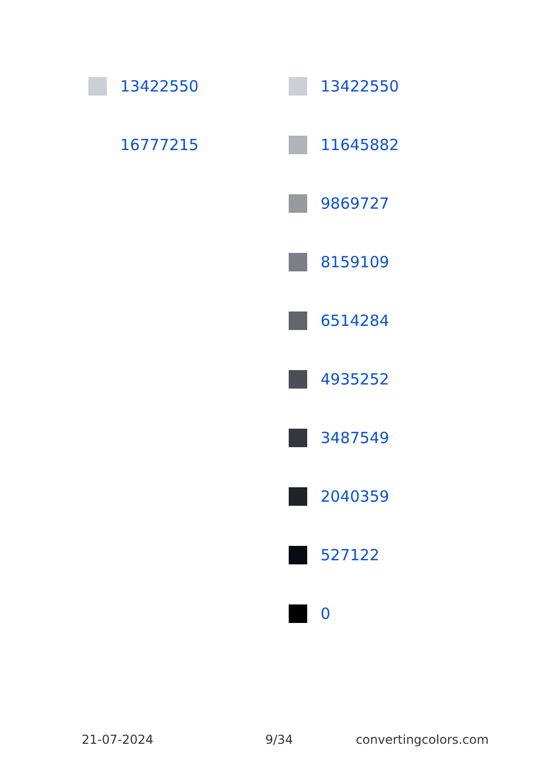13422550
16777215
13422550
11645882
9869727
8159109
6514284
4935252
3487549
2040359
527122
0
21-07-2024 9/34 convertingcolors.com